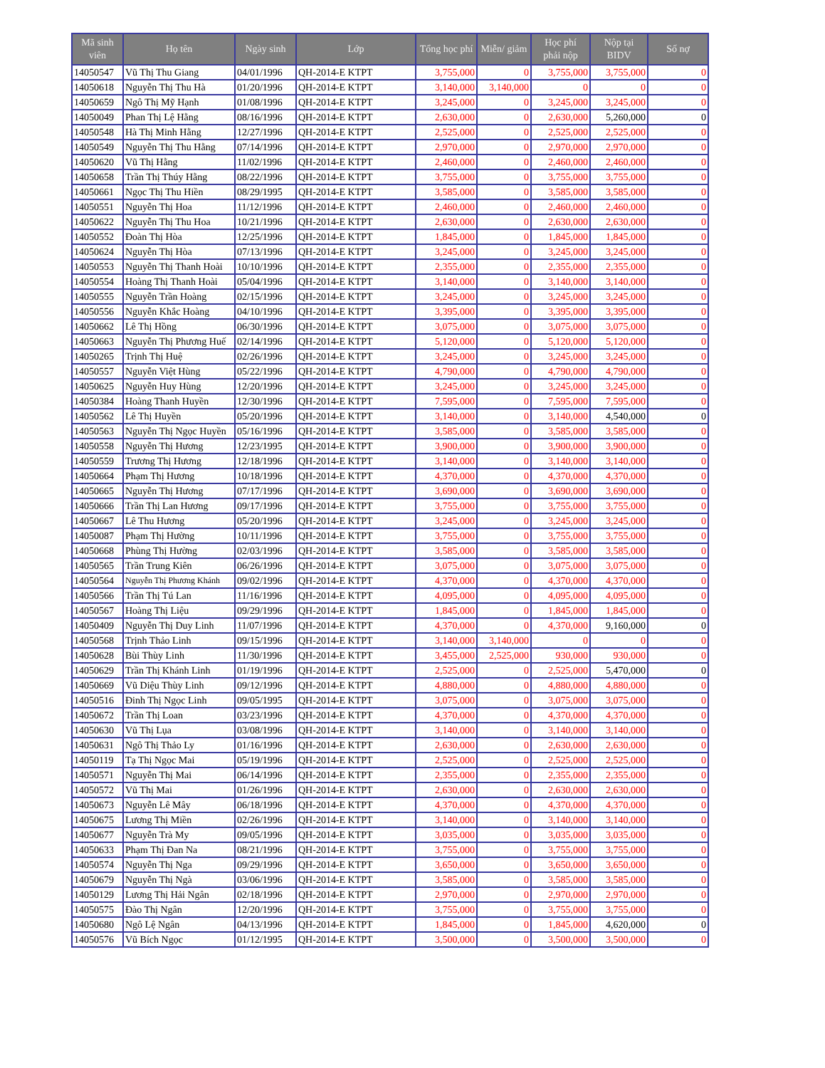| Mã sinh viên | Họ tên | Ngày sinh | Lớp | Tổng học phí | Miễn/ giảm | Học phí phải nộp | Nộp tại BIDV | Số nợ |
| --- | --- | --- | --- | --- | --- | --- | --- | --- |
| 14050547 | Vũ Thị Thu Giang | 04/01/1996 | QH-2014-E KTPT | 3,755,000 | 0 | 3,755,000 | 3,755,000 | 0 |
| 14050618 | Nguyễn Thị Thu Hà | 01/20/1996 | QH-2014-E KTPT | 3,140,000 | 3,140,000 | 0 | 0 | 0 |
| 14050659 | Ngô Thị Mỹ Hạnh | 01/08/1996 | QH-2014-E KTPT | 3,245,000 | 0 | 3,245,000 | 3,245,000 | 0 |
| 14050049 | Phan Thị Lệ Hằng | 08/16/1996 | QH-2014-E KTPT | 2,630,000 | 0 | 2,630,000 | 5,260,000 | 0 |
| 14050548 | Hà Thị Minh Hằng | 12/27/1996 | QH-2014-E KTPT | 2,525,000 | 0 | 2,525,000 | 2,525,000 | 0 |
| 14050549 | Nguyễn Thị Thu Hằng | 07/14/1996 | QH-2014-E KTPT | 2,970,000 | 0 | 2,970,000 | 2,970,000 | 0 |
| 14050620 | Vũ Thị Hằng | 11/02/1996 | QH-2014-E KTPT | 2,460,000 | 0 | 2,460,000 | 2,460,000 | 0 |
| 14050658 | Trần Thị Thúy Hằng | 08/22/1996 | QH-2014-E KTPT | 3,755,000 | 0 | 3,755,000 | 3,755,000 | 0 |
| 14050661 | Ngọc Thị Thu Hiền | 08/29/1995 | QH-2014-E KTPT | 3,585,000 | 0 | 3,585,000 | 3,585,000 | 0 |
| 14050551 | Nguyễn Thị Hoa | 11/12/1996 | QH-2014-E KTPT | 2,460,000 | 0 | 2,460,000 | 2,460,000 | 0 |
| 14050622 | Nguyễn Thị Thu Hoa | 10/21/1996 | QH-2014-E KTPT | 2,630,000 | 0 | 2,630,000 | 2,630,000 | 0 |
| 14050552 | Đoàn Thị Hòa | 12/25/1996 | QH-2014-E KTPT | 1,845,000 | 0 | 1,845,000 | 1,845,000 | 0 |
| 14050624 | Nguyễn Thị Hòa | 07/13/1996 | QH-2014-E KTPT | 3,245,000 | 0 | 3,245,000 | 3,245,000 | 0 |
| 14050553 | Nguyễn Thị Thanh Hoài | 10/10/1996 | QH-2014-E KTPT | 2,355,000 | 0 | 2,355,000 | 2,355,000 | 0 |
| 14050554 | Hoàng Thị Thanh Hoài | 05/04/1996 | QH-2014-E KTPT | 3,140,000 | 0 | 3,140,000 | 3,140,000 | 0 |
| 14050555 | Nguyễn Trần Hoàng | 02/15/1996 | QH-2014-E KTPT | 3,245,000 | 0 | 3,245,000 | 3,245,000 | 0 |
| 14050556 | Nguyễn Khắc Hoàng | 04/10/1996 | QH-2014-E KTPT | 3,395,000 | 0 | 3,395,000 | 3,395,000 | 0 |
| 14050662 | Lê Thị Hồng | 06/30/1996 | QH-2014-E KTPT | 3,075,000 | 0 | 3,075,000 | 3,075,000 | 0 |
| 14050663 | Nguyễn Thị Phương Huế | 02/14/1996 | QH-2014-E KTPT | 5,120,000 | 0 | 5,120,000 | 5,120,000 | 0 |
| 14050265 | Trịnh Thị Huệ | 02/26/1996 | QH-2014-E KTPT | 3,245,000 | 0 | 3,245,000 | 3,245,000 | 0 |
| 14050557 | Nguyễn Việt Hùng | 05/22/1996 | QH-2014-E KTPT | 4,790,000 | 0 | 4,790,000 | 4,790,000 | 0 |
| 14050625 | Nguyễn Huy Hùng | 12/20/1996 | QH-2014-E KTPT | 3,245,000 | 0 | 3,245,000 | 3,245,000 | 0 |
| 14050384 | Hoàng Thanh Huyền | 12/30/1996 | QH-2014-E KTPT | 7,595,000 | 0 | 7,595,000 | 7,595,000 | 0 |
| 14050562 | Lê Thị Huyền | 05/20/1996 | QH-2014-E KTPT | 3,140,000 | 0 | 3,140,000 | 4,540,000 | 0 |
| 14050563 | Nguyễn Thị Ngọc Huyền | 05/16/1996 | QH-2014-E KTPT | 3,585,000 | 0 | 3,585,000 | 3,585,000 | 0 |
| 14050558 | Nguyễn Thị Hương | 12/23/1995 | QH-2014-E KTPT | 3,900,000 | 0 | 3,900,000 | 3,900,000 | 0 |
| 14050559 | Trương Thị Hương | 12/18/1996 | QH-2014-E KTPT | 3,140,000 | 0 | 3,140,000 | 3,140,000 | 0 |
| 14050664 | Phạm Thị Hương | 10/18/1996 | QH-2014-E KTPT | 4,370,000 | 0 | 4,370,000 | 4,370,000 | 0 |
| 14050665 | Nguyễn Thị Hương | 07/17/1996 | QH-2014-E KTPT | 3,690,000 | 0 | 3,690,000 | 3,690,000 | 0 |
| 14050666 | Trần Thị Lan Hương | 09/17/1996 | QH-2014-E KTPT | 3,755,000 | 0 | 3,755,000 | 3,755,000 | 0 |
| 14050667 | Lê Thu Hương | 05/20/1996 | QH-2014-E KTPT | 3,245,000 | 0 | 3,245,000 | 3,245,000 | 0 |
| 14050087 | Phạm Thị Hường | 10/11/1996 | QH-2014-E KTPT | 3,755,000 | 0 | 3,755,000 | 3,755,000 | 0 |
| 14050668 | Phùng Thị Hường | 02/03/1996 | QH-2014-E KTPT | 3,585,000 | 0 | 3,585,000 | 3,585,000 | 0 |
| 14050565 | Trần Trung Kiên | 06/26/1996 | QH-2014-E KTPT | 3,075,000 | 0 | 3,075,000 | 3,075,000 | 0 |
| 14050564 | Nguyễn Thị Phương Khánh | 09/02/1996 | QH-2014-E KTPT | 4,370,000 | 0 | 4,370,000 | 4,370,000 | 0 |
| 14050566 | Trần Thị Tú Lan | 11/16/1996 | QH-2014-E KTPT | 4,095,000 | 0 | 4,095,000 | 4,095,000 | 0 |
| 14050567 | Hoàng Thị Liệu | 09/29/1996 | QH-2014-E KTPT | 1,845,000 | 0 | 1,845,000 | 1,845,000 | 0 |
| 14050409 | Nguyễn Thị Duy Linh | 11/07/1996 | QH-2014-E KTPT | 4,370,000 | 0 | 4,370,000 | 9,160,000 | 0 |
| 14050568 | Trịnh Thảo Linh | 09/15/1996 | QH-2014-E KTPT | 3,140,000 | 3,140,000 | 0 | 0 | 0 |
| 14050628 | Bùi Thùy Linh | 11/30/1996 | QH-2014-E KTPT | 3,455,000 | 2,525,000 | 930,000 | 930,000 | 0 |
| 14050629 | Trần Thị Khánh Linh | 01/19/1996 | QH-2014-E KTPT | 2,525,000 | 0 | 2,525,000 | 5,470,000 | 0 |
| 14050669 | Vũ Diệu Thùy Linh | 09/12/1996 | QH-2014-E KTPT | 4,880,000 | 0 | 4,880,000 | 4,880,000 | 0 |
| 14050516 | Đinh Thị Ngọc Linh | 09/05/1995 | QH-2014-E KTPT | 3,075,000 | 0 | 3,075,000 | 3,075,000 | 0 |
| 14050672 | Trần Thị Loan | 03/23/1996 | QH-2014-E KTPT | 4,370,000 | 0 | 4,370,000 | 4,370,000 | 0 |
| 14050630 | Vũ Thị Lụa | 03/08/1996 | QH-2014-E KTPT | 3,140,000 | 0 | 3,140,000 | 3,140,000 | 0 |
| 14050631 | Ngô Thị Thảo Ly | 01/16/1996 | QH-2014-E KTPT | 2,630,000 | 0 | 2,630,000 | 2,630,000 | 0 |
| 14050119 | Tạ Thị Ngọc Mai | 05/19/1996 | QH-2014-E KTPT | 2,525,000 | 0 | 2,525,000 | 2,525,000 | 0 |
| 14050571 | Nguyễn Thị Mai | 06/14/1996 | QH-2014-E KTPT | 2,355,000 | 0 | 2,355,000 | 2,355,000 | 0 |
| 14050572 | Vũ Thị Mai | 01/26/1996 | QH-2014-E KTPT | 2,630,000 | 0 | 2,630,000 | 2,630,000 | 0 |
| 14050673 | Nguyễn Lê Mây | 06/18/1996 | QH-2014-E KTPT | 4,370,000 | 0 | 4,370,000 | 4,370,000 | 0 |
| 14050675 | Lương Thị Miền | 02/26/1996 | QH-2014-E KTPT | 3,140,000 | 0 | 3,140,000 | 3,140,000 | 0 |
| 14050677 | Nguyễn Trà My | 09/05/1996 | QH-2014-E KTPT | 3,035,000 | 0 | 3,035,000 | 3,035,000 | 0 |
| 14050633 | Phạm Thị Đan Na | 08/21/1996 | QH-2014-E KTPT | 3,755,000 | 0 | 3,755,000 | 3,755,000 | 0 |
| 14050574 | Nguyễn Thị Nga | 09/29/1996 | QH-2014-E KTPT | 3,650,000 | 0 | 3,650,000 | 3,650,000 | 0 |
| 14050679 | Nguyễn Thị Ngà | 03/06/1996 | QH-2014-E KTPT | 3,585,000 | 0 | 3,585,000 | 3,585,000 | 0 |
| 14050129 | Lương Thị Hải Ngân | 02/18/1996 | QH-2014-E KTPT | 2,970,000 | 0 | 2,970,000 | 2,970,000 | 0 |
| 14050575 | Đào Thị Ngân | 12/20/1996 | QH-2014-E KTPT | 3,755,000 | 0 | 3,755,000 | 3,755,000 | 0 |
| 14050680 | Ngô Lệ Ngân | 04/13/1996 | QH-2014-E KTPT | 1,845,000 | 0 | 1,845,000 | 4,620,000 | 0 |
| 14050576 | Vũ Bích Ngọc | 01/12/1995 | QH-2014-E KTPT | 3,500,000 | 0 | 3,500,000 | 3,500,000 | 0 |